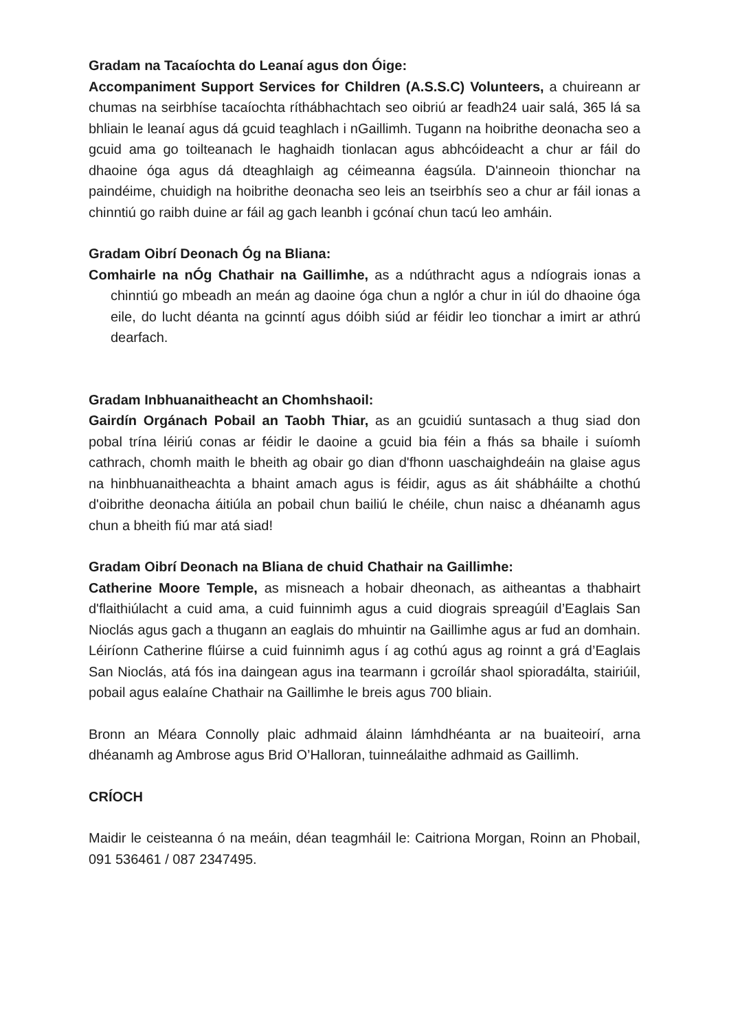Gradam na Tacaíochta do Leanaí agus don Óige:
Accompaniment Support Services for Children (A.S.S.C) Volunteers, a chuireann ar chumas na seirbhíse tacaíochta ríthábhachtach seo oibriú ar feadh24 uair salá, 365 lá sa bhliain le leanaí agus dá gcuid teaghlach i nGaillimh. Tugann na hoibrithe deonacha seo a gcuid ama go toilteanach le haghaidh tionlacan agus abhcóideacht a chur ar fáil do dhaoine óga agus dá dteaghlaigh ag céimeanna éagsúla. D'ainneoin thionchar na paindéime, chuidigh na hoibrithe deonacha seo leis an tseirbhís seo a chur ar fáil ionas a chinntiú go raibh duine ar fáil ag gach leanbh i gcónaí chun tacú leo amháin.
Gradam Oibrí Deonach Óg na Bliana:
Comhairle na nÓg Chathair na Gaillimhe, as a ndúthracht agus a ndíograis ionas a chinntiú go mbeadh an meán ag daoine óga chun a nglór a chur in iúl do dhaoine óga eile, do lucht déanta na gcinntí agus dóibh siúd ar féidir leo tionchar a imirt ar athrú dearfach.
Gradam Inbhuanaitheacht an Chomhshaoil:
Gairdín Orgánach Pobail an Taobh Thiar, as an gcuidiú suntasach a thug siad don pobal trína léiriú conas ar féidir le daoine a gcuid bia féin a fhás sa bhaile i suíomh cathrach, chomh maith le bheith ag obair go dian d'fhonn uaschaighdeáin na glaise agus na hinbhuanaitheachta a bhaint amach agus is féidir, agus as áit shábháilte a chothú d'oibrithe deonacha áitiúla an pobail chun bailiú le chéile, chun naisc a dhéanamh agus chun a bheith fiú mar atá siad!
Gradam Oibrí Deonach na Bliana de chuid Chathair na Gaillimhe:
Catherine Moore Temple, as misneach a hobair dheonach, as aitheantas a thabhairt d'flaithiúlacht a cuid ama, a cuid fuinnimh agus a cuid diograis spreagúil d’Eaglais San Nioclás agus gach a thugann an eaglais do mhuintir na Gaillimhe agus ar fud an domhain. Léiríonn Catherine flúirse a cuid fuinnimh agus í ag cothú agus ag roinnt a grá d’Eaglais San Nioclás, atá fós ina daingean agus ina tearmann i gcroílár shaol spioradálta, stairiúil, pobail agus ealaíne Chathair na Gaillimhe le breis agus 700 bliain.
Bronn an Méara Connolly plaic adhmaid álainn lámhdhéanta ar na buaiteoirí, arna dhéanamh ag Ambrose agus Brid O’Halloran, tuinneálaithe adhmaid as Gaillimh.
CRÍOCH
Maidir le ceisteanna ó na meáin, déan teagmháil le: Caitriona Morgan, Roinn an Phobail, 091 536461 / 087 2347495.